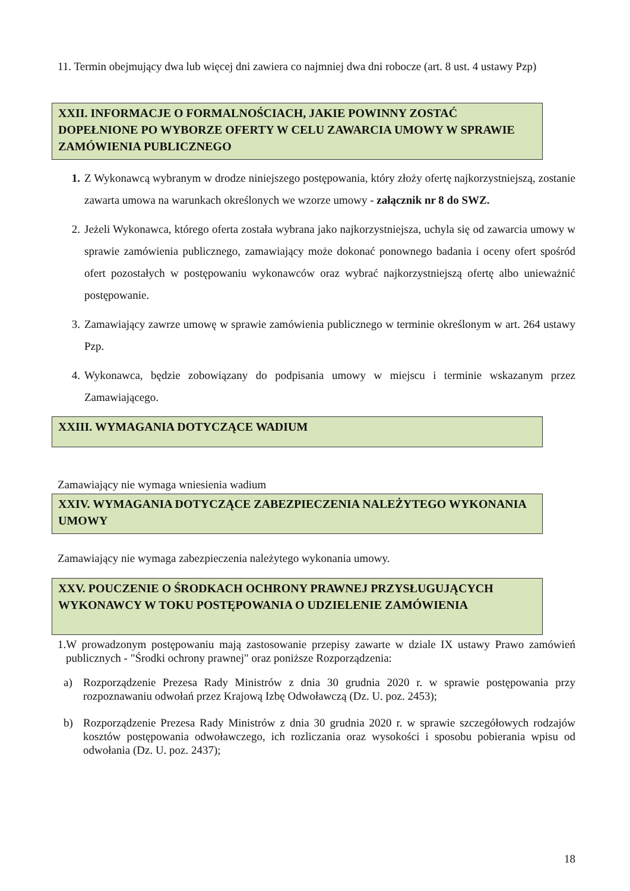11. Termin obejmujący dwa lub więcej dni zawiera co najmniej dwa dni robocze (art. 8 ust. 4 ustawy Pzp)
XXII. INFORMACJE O FORMALNOŚCIACH, JAKIE POWINNY ZOSTAĆ DOPEŁNIONE PO WYBORZE OFERTY W CELU ZAWARCIA UMOWY W SPRAWIE ZAMÓWIENIA PUBLICZNEGO
1. Z Wykonawcą wybranym w drodze niniejszego postępowania, który złoży ofertę najkorzystniejszą, zostanie zawarta umowa na warunkach określonych we wzorze umowy - załącznik nr 8 do SWZ.
2. Jeżeli Wykonawca, którego oferta została wybrana jako najkorzystniejsza, uchyla się od zawarcia umowy w sprawie zamówienia publicznego, zamawiający może dokonać ponownego badania i oceny ofert spośród ofert pozostałych w postępowaniu wykonawców oraz wybrać najkorzystniejszą ofertę albo unieważnić postępowanie.
3. Zamawiający zawrze umowę w sprawie zamówienia publicznego w terminie określonym w art. 264 ustawy Pzp.
4. Wykonawca, będzie zobowiązany do podpisania umowy w miejscu i terminie wskazanym przez Zamawiającego.
XXIII. WYMAGANIA DOTYCZĄCE WADIUM
Zamawiający nie wymaga wniesienia wadium
XXIV. WYMAGANIA DOTYCZĄCE ZABEZPIECZENIA NALEŻYTEGO WYKONANIA UMOWY
Zamawiający nie wymaga zabezpieczenia należytego wykonania umowy.
XXV. POUCZENIE O ŚRODKACH OCHRONY PRAWNEJ PRZYSŁUGUJĄCYCH WYKONAWCY W TOKU POSTĘPOWANIA O UDZIELENIE ZAMÓWIENIA
1.W prowadzonym postępowaniu mają zastosowanie przepisy zawarte w dziale IX ustawy Prawo zamówień publicznych - "Środki ochrony prawnej" oraz poniższe Rozporządzenia:
a) Rozporządzenie Prezesa Rady Ministrów z dnia 30 grudnia 2020 r. w sprawie postępowania przy rozpoznawaniu odwołań przez Krajową Izbę Odwoławczą (Dz. U. poz. 2453);
b) Rozporządzenie Prezesa Rady Ministrów z dnia 30 grudnia 2020 r. w sprawie szczegółowych rodzajów kosztów postępowania odwoławczego, ich rozliczania oraz wysokości i sposobu pobierania wpisu od odwołania (Dz. U. poz. 2437);
18